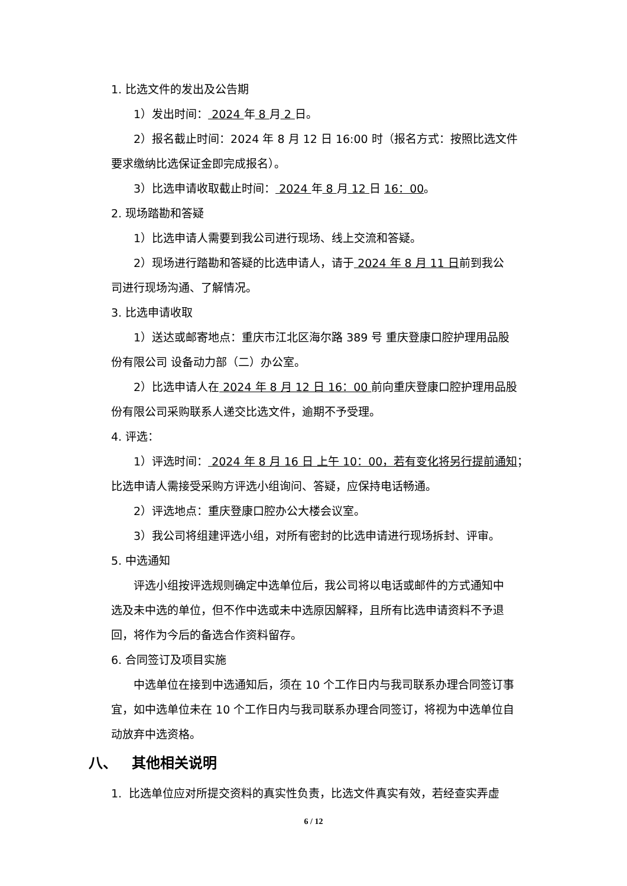1. 比选文件的发出及公告期
1）发出时间： 2024 年 8 月 2 日。
2）报名截止时间：2024 年 8 月 12 日 16:00 时（报名方式：按照比选文件
要求缴纳比选保证金即完成报名）。
3）比选申请收取截止时间： 2024 年 8 月 12 日 16：00。
2. 现场踏勘和答疑
1）比选申请人需要到我公司进行现场、线上交流和答疑。
2）现场进行踏勘和答疑的比选申请人，请于 2024 年 8 月 11 日前到我公
司进行现场沟通、了解情况。
3. 比选申请收取
1）送达或邮寄地点：重庆市江北区海尔路 389 号 重庆登康口腔护理用品股
份有限公司 设备动力部（二）办公室。
2）比选申请人在 2024 年 8 月 12 日 16：00 前向重庆登康口腔护理用品股
份有限公司采购联系人递交比选文件，逾期不予受理。
4. 评选：
1）评选时间： 2024 年 8 月 16 日 上午 10：00，若有变化将另行提前通知；
比选申请人需接受采购方评选小组询问、答疑，应保持电话畅通。
2）评选地点：重庆登康口腔办公大楼会议室。
3）我公司将组建评选小组，对所有密封的比选申请进行现场拆封、评审。
5. 中选通知
评选小组按评选规则确定中选单位后，我公司将以电话或邮件的方式通知中
选及未中选的单位，但不作中选或未中选原因解释，且所有比选申请资料不予退
回，将作为今后的备选合作资料留存。
6. 合同签订及项目实施
中选单位在接到中选通知后，须在 10 个工作日内与我司联系办理合同签订事
宜，如中选单位未在 10 个工作日内与我司联系办理合同签订，将视为中选单位自
动放弃中选资格。
八、 其他相关说明
1. 比选单位应对所提交资料的真实性负责，比选文件真实有效，若经查实弄虚
6 / 12